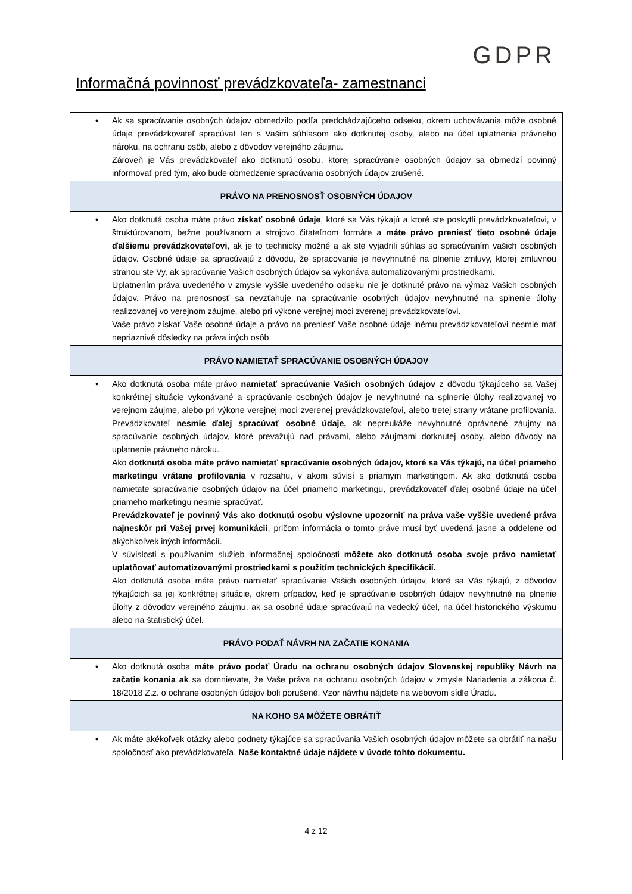GDPR
Informačná povinnosť prevádzkovateľa- zamestnanci
| • Ak sa spracúvanie osobných údajov obmedzilo podľa predchádzajúceho odseku, okrem uchovávania môže osobné údaje prevádzkovateľ spracúvať len s Vašim súhlasom ako dotknutej osoby, alebo na účel uplatnenia právneho nároku, na ochranu osôb, alebo z dôvodov verejného záujmu. Zároveň je Vás prevádzkovateľ ako dotknutú osobu, ktorej spracúvanie osobných údajov sa obmedzí povinný informovať pred tým, ako bude obmedzenie spracúvania osobných údajov zrušené. |
| PRÁVO NA PRENOSNOSŤ OSOBNÝCH ÚDAJOV |
| • Ako dotknutá osoba máte právo získať osobné údaje , ktoré sa Vás týkajú a ktoré ste poskytli prevádzkovateľovi, v štruktúrovanom, bežne používanom a strojovo čitateľnom formáte a máte právo preniesť tieto osobné údaje ďalšiemu prevádzkovateľovi , ak je to technicky možné a ak ste vyjadrili súhlas so spracúvaním vašich osobných údajov. Osobné údaje sa spracúvajú z dôvodu, že spracovanie je nevyhnutné na plnenie zmluvy, ktorej zmluvnou stranou ste Vy, ak spracúvanie Vašich osobných údajov sa vykonáva automatizovanými prostriedkami. Uplatnením práva uvedeného v zmysle vyššie uvedeného odseku nie je dotknuté právo na výmaz Vašich osobných údajov. Právo na prenosnosť sa nevzťahuje na spracúvanie osobných údajov nevyhnutné na splnenie úlohy realizovanej vo verejnom záujme, alebo pri výkone verejnej moci zverenej prevádzkovateľovi. Vaše právo získať Vaše osobné údaje a právo na preniesť Vaše osobné údaje inému prevádzkovateľovi nesmie mať nepriaznivé dôsledky na práva iných osôb. |
| PRÁVO NAMIETAŤ SPRACÚVANIE OSOBNÝCH ÚDAJOV |
| • Ako dotknutá osoba máte právo namietať spracúvanie Vašich osobných údajov z dôvodu týkajúceho sa Vašej konkrétnej situácie vykonávané a spracúvanie osobných údajov je nevyhnutné na splnenie úlohy realizovanej vo verejnom záujme, alebo pri výkone verejnej moci zverenej prevádzkovateľovi, alebo tretej strany vrátane profilovania. Prevádzkovateľ nesmie ďalej spracúvať osobné údaje, ak nepreukáže nevyhnutné oprávnené záujmy na spracúvanie osobných údajov, ktoré prevažujú nad právami, alebo záujmami dotknutej osoby, alebo dôvody na uplatnenie právneho nároku. Ako dotknutá osoba máte právo namietať spracúvanie osobných údajov, ktoré sa Vás týkajú, na účel priameho marketingu vrátane profilovania v rozsahu, v akom súvisí s priamym marketingom. Ak ako dotknutá osoba namietate spracúvanie osobných údajov na účel priameho marketingu, prevádzkovateľ ďalej osobné údaje na účel priameho marketingu nesmie spracúvať. Prevádzkovateľ je povinný Vás ako dotknutú osobu výslovne upozorniť na práva vaše vyššie uvedené práva najneskôr pri Vašej prvej komunikácii , pričom informácia o tomto práve musí byť uvedená jasne a oddelene od akýchkoľvek iných informácií. V súvislosti s používaním služieb informačnej spoločnosti môžete ako dotknutá osoba svoje právo namietať uplatňovať automatizovanými prostriedkami s použitím technických špecifikácií. Ako dotknutá osoba máte právo namietať spracúvanie Vašich osobných údajov, ktoré sa Vás týkajú, z dôvodov týkajúcich sa jej konkrétnej situácie, okrem prípadov, keď je spracúvanie osobných údajov nevyhnutné na plnenie úlohy z dôvodov verejného záujmu, ak sa osobné údaje spracúvajú na vedecký účel, na účel historického výskumu alebo na štatistický účel. |
| PRÁVO PODAŤ NÁVRH NA ZAČATIE KONANIA |
| • Ako dotknutá osoba máte právo podať Úradu na ochranu osobných údajov Slovenskej republiky Návrh na začatie konania ak sa domnievate, že Vaše práva na ochranu osobných údajov v zmysle Nariadenia a zákona č. 18/2018 Z.z. o ochrane osobných údajov boli porušené. Vzor návrhu nájdete na webovom sídle Úradu. |
| NA KOHO SA MÔŽETE OBRÁTIŤ |
| • Ak máte akékoľvek otázky alebo podnety týkajúce sa spracúvania Vašich osobných údajov môžete sa obrátiť na našu spoločnosť ako prevádzkovateľa. Naše kontaktné údaje nájdete v úvode tohto dokumentu. |
4 z 12